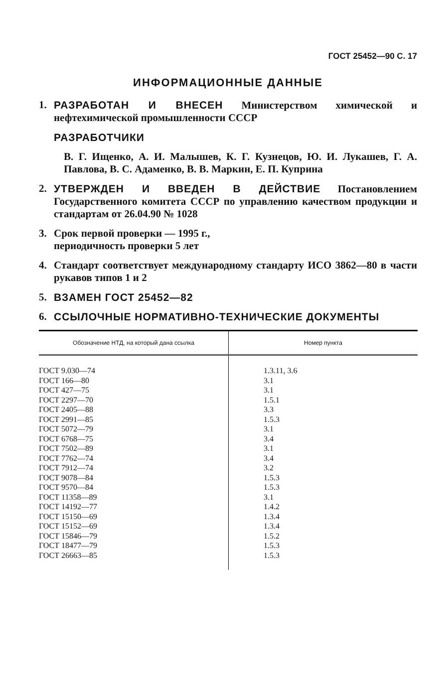ГОСТ 25452—90 С. 17
ИНФОРМАЦИОННЫЕ ДАННЫЕ
1. РАЗРАБОТАН И ВНЕСЕН Министерством химической и нефтехимической промышленности СССР
РАЗРАБОТЧИКИ
В. Г. Ищенко, А. И. Малышев, К. Г. Кузнецов, Ю. И. Лукашев, Г. А. Павлова, В. С. Адаменко, В. В. Маркин, Е. П. Куприна
2. УТВЕРЖДЕН И ВВЕДЕН В ДЕЙСТВИЕ Постановлением Государственного комитета СССР по управлению качеством продукции и стандартам от 26.04.90 № 1028
3. Срок первой проверки — 1995 г.,
периодичность проверки 5 лет
4. Стандарт соответствует международному стандарту ИСО 3862—80 в части рукавов типов 1 и 2
5. ВЗАМЕН ГОСТ 25452—82
6. ССЫЛОЧНЫЕ НОРМАТИВНО-ТЕХНИЧЕСКИЕ ДОКУМЕНТЫ
| Обозначение НТД, на который дана ссылка | Номер пункта |
| --- | --- |
| ГОСТ 9.030—74 ГОСТ 166—80 ГОСТ 427—75 ГОСТ 2297—70 ГОСТ 2405—88 ГОСТ 2991—85 ГОСТ 5072—79 ГОСТ 6768—75 ГОСТ 7502—89 ГОСТ 7762—74 ГОСТ 7912—74 ГОСТ 9078—84 ГОСТ 9570—84 ГОСТ 11358—89 ГОСТ 14192—77 ГОСТ 15150—69 ГОСТ 15152—69 ГОСТ 15846—79 ГОСТ 18477—79 ГОСТ 26663—85 | 1.3.11, 3.6 3.1 3.1 1.5.1 3.3 1.5.3 3.1 3.4 3.1 3.4 3.2 1.5.3 1.5.3 3.1 1.4.2 1.3.4 1.3.4 1.5.2 1.5.3 1.5.3 |